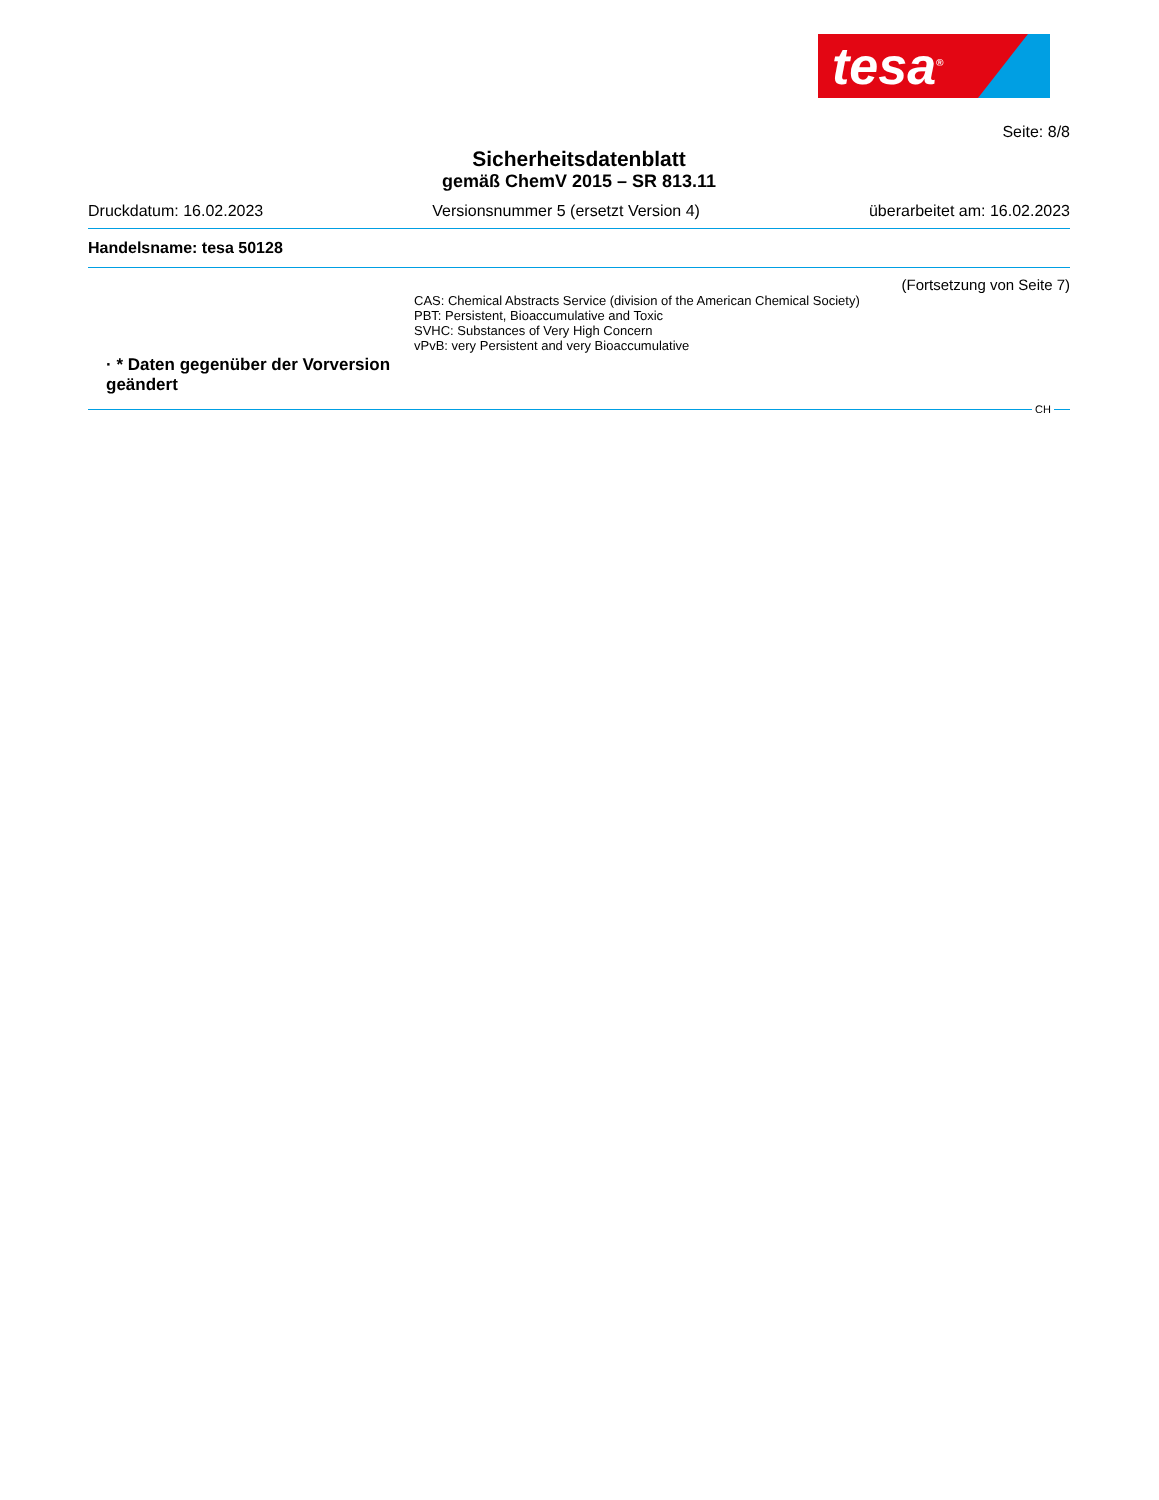tesa<sup>®</sup>
Seite: 8/8
Sicherheitsdatenblatt
gemäß ChemV 2015 – SR 813.11
Druckdatum: 16.02.2023 Versionsnummer 5 (ersetzt Version 4) überarbeitet am: 16.02.2023
Handelsname: tesa 50128
(Fortsetzung von Seite 7)
CAS: Chemical Abstracts Service (division of the American Chemical Society)
PBT: Persistent, Bioaccumulative and Toxic
SVHC: Substances of Very High Concern
vPvB: very Persistent and very Bioaccumulative
· * Daten gegenüber der Vorversion geändert
CH